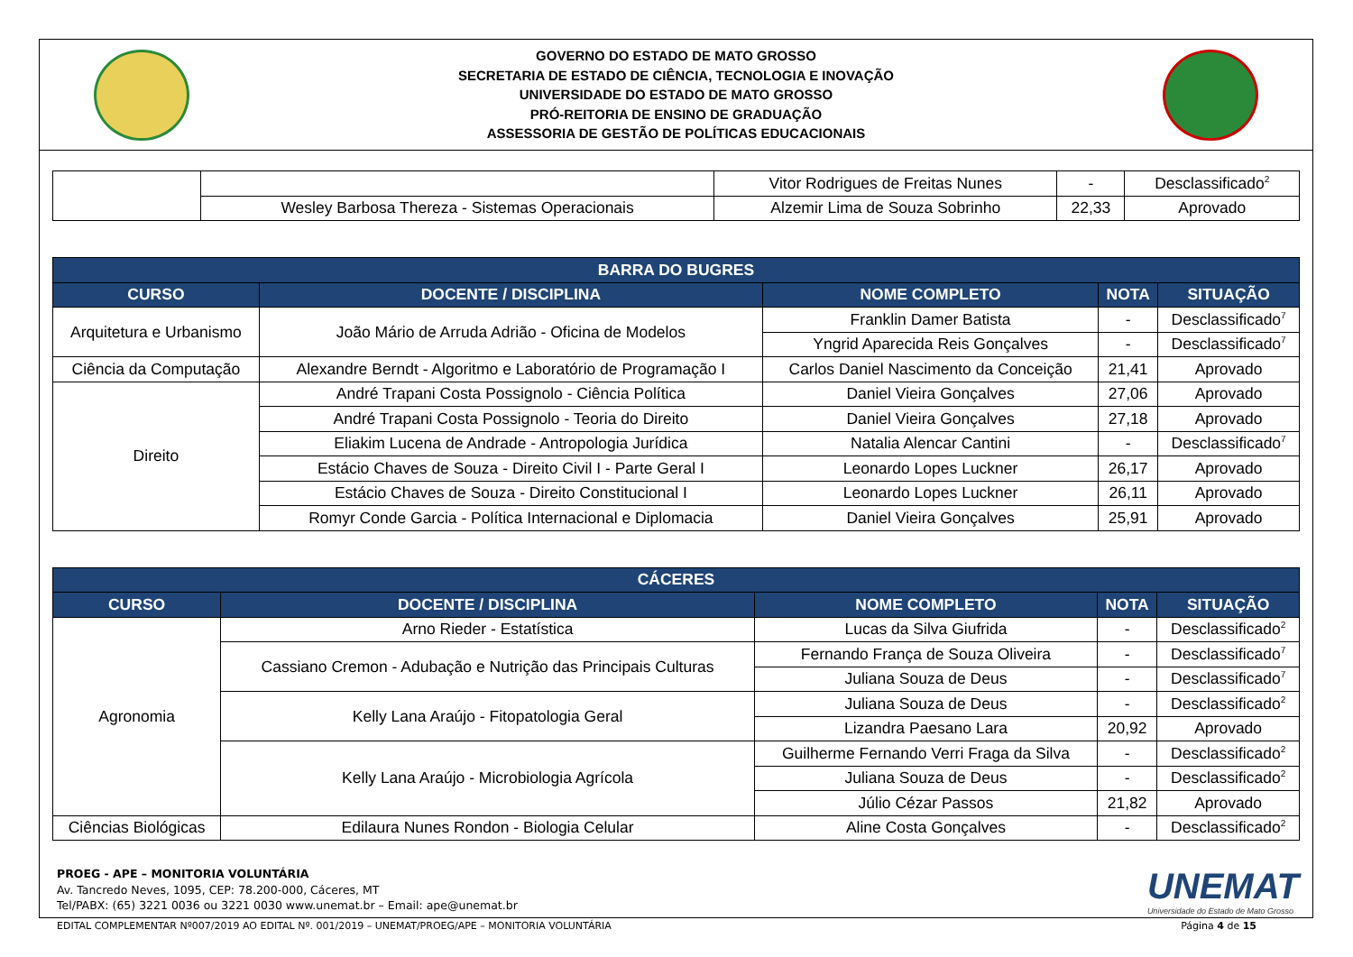GOVERNO DO ESTADO DE MATO GROSSO
SECRETARIA DE ESTADO DE CIÊNCIA, TECNOLOGIA E INOVAÇÃO
UNIVERSIDADE DO ESTADO DE MATO GROSSO
PRÓ-REITORIA DE ENSINO DE GRADUAÇÃO
ASSESSORIA DE GESTÃO DE POLÍTICAS EDUCACIONAIS
| | | Vitor Rodrigues de Freitas Nunes | - | Desclassificado<sup>2</sup> |
| | Wesley Barbosa Thereza - Sistemas Operacionais | Alzemir Lima de Souza Sobrinho | 22,33 | Aprovado |
| BARRA DO BUGRES | | | | |
| --- | --- | --- | --- | --- |
| CURSO | DOCENTE / DISCIPLINA | NOME COMPLETO | NOTA | SITUAÇÃO |
| Arquitetura e Urbanismo | João Mário de Arruda Adrião - Oficina de Modelos | Franklin Damer Batista | - | Desclassificado<sup>7</sup> |
| | | Yngrid Aparecida Reis Gonçalves | - | Desclassificado<sup>7</sup> |
| Ciência da Computação | Alexandre Berndt - Algoritmo e Laboratório de Programação I | Carlos Daniel Nascimento da Conceição | 21,41 | Aprovado |
| Direito | André Trapani Costa Possignolo - Ciência Política | Daniel Vieira Gonçalves | 27,06 | Aprovado |
| | André Trapani Costa Possignolo - Teoria do Direito | Daniel Vieira Gonçalves | 27,18 | Aprovado |
| | Eliakim Lucena de Andrade - Antropologia Jurídica | Natalia Alencar Cantini | - | Desclassificado<sup>7</sup> |
| | Estácio Chaves de Souza - Direito Civil I - Parte Geral I | Leonardo Lopes Luckner | 26,17 | Aprovado |
| | Estácio Chaves de Souza - Direito Constitucional I | Leonardo Lopes Luckner | 26,11 | Aprovado |
| | Romyr Conde Garcia - Política Internacional e Diplomacia | Daniel Vieira Gonçalves | 25,91 | Aprovado |
| CÁCERES | | | | |
| --- | --- | --- | --- | --- |
| CURSO | DOCENTE / DISCIPLINA | NOME COMPLETO | NOTA | SITUAÇÃO |
| Agronomia | Arno Rieder - Estatística | Lucas da Silva Giufrida | - | Desclassificado<sup>2</sup> |
| | Cassiano Cremon - Adubação e Nutrição das Principais Culturas | Fernando França de Souza Oliveira | - | Desclassificado<sup>7</sup> |
| | | Juliana Souza de Deus | - | Desclassificado<sup>7</sup> |
| | Kelly Lana Araújo - Fitopatologia Geral | Juliana Souza de Deus | - | Desclassificado<sup>2</sup> |
| | | Lizandra Paesano Lara | 20,92 | Aprovado |
| | Kelly Lana Araújo - Microbiologia Agrícola | Guilherme Fernando Verri Fraga da Silva | - | Desclassificado<sup>2</sup> |
| | | Juliana Souza de Deus | - | Desclassificado<sup>2</sup> |
| | | Júlio Cézar Passos | 21,82 | Aprovado |
| Ciências Biológicas | Edilaura Nunes Rondon - Biologia Celular | Aline Costa Gonçalves | - | Desclassificado<sup>2</sup> |
PROEG - APE – MONITORIA VOLUNTÁRIA
Av. Tancredo Neves, 1095, CEP: 78.200-000, Cáceres, MT
Tel/PABX: (65) 3221 0036 ou 3221 0030 www.unemat.br – Email: ape@unemat.br
UNEMAT
Universidade do Estado de Mato Grosso
EDITAL COMPLEMENTAR Nº007/2019 AO EDITAL Nº. 001/2019 – UNEMAT/PROEG/APE – MONITORIA VOLUNTÁRIA Página 4 de 15